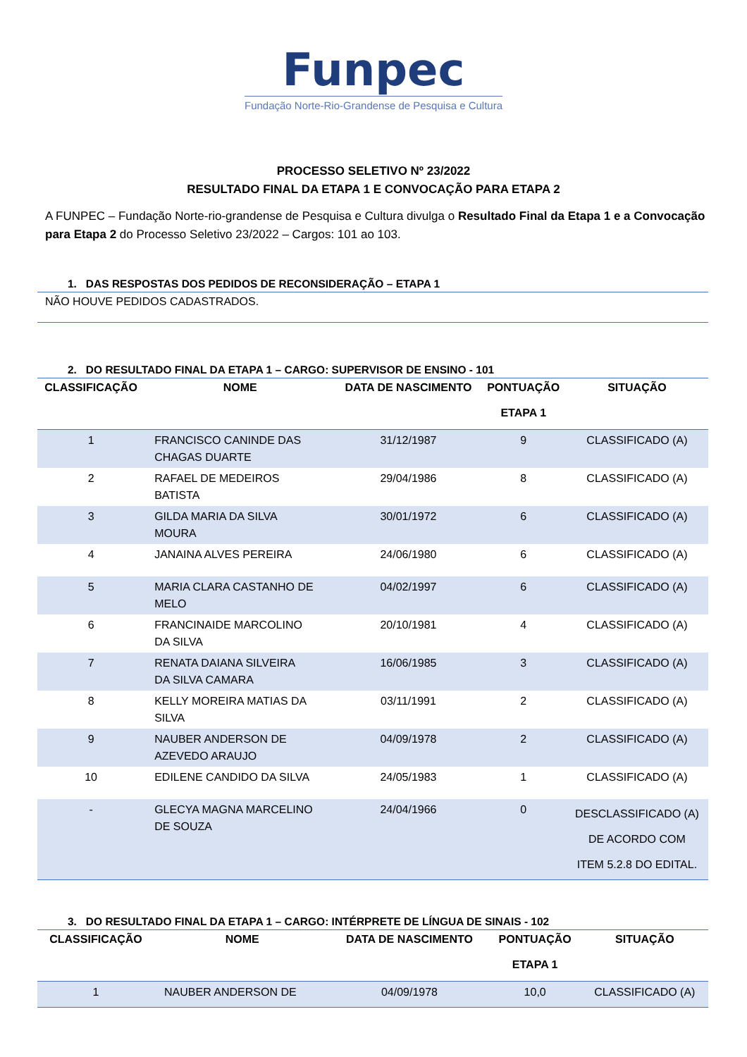Funpec
Fundação Norte-Rio-Grandense de Pesquisa e Cultura
PROCESSO SELETIVO Nº 23/2022
RESULTADO FINAL DA ETAPA 1 E CONVOCAÇÃO PARA ETAPA 2
A FUNPEC – Fundação Norte-rio-grandense de Pesquisa e Cultura divulga o Resultado Final da Etapa 1 e a Convocação para Etapa 2 do Processo Seletivo 23/2022 – Cargos: 101 ao 103.
1. DAS RESPOSTAS DOS PEDIDOS DE RECONSIDERAÇÃO – ETAPA 1
NÃO HOUVE PEDIDOS CADASTRADOS.
2. DO RESULTADO FINAL DA ETAPA 1 – CARGO: SUPERVISOR DE ENSINO - 101
| CLASSIFICAÇÃO | NOME | DATA DE NASCIMENTO | PONTUAÇÃO ETAPA 1 | SITUAÇÃO |
| --- | --- | --- | --- | --- |
| 1 | FRANCISCO CANINDE DAS CHAGAS DUARTE | 31/12/1987 | 9 | CLASSIFICADO (A) |
| 2 | RAFAEL DE MEDEIROS BATISTA | 29/04/1986 | 8 | CLASSIFICADO (A) |
| 3 | GILDA MARIA DA SILVA MOURA | 30/01/1972 | 6 | CLASSIFICADO (A) |
| 4 | JANAINA ALVES PEREIRA | 24/06/1980 | 6 | CLASSIFICADO (A) |
| 5 | MARIA CLARA CASTANHO DE MELO | 04/02/1997 | 6 | CLASSIFICADO (A) |
| 6 | FRANCINAIDE MARCOLINO DA SILVA | 20/10/1981 | 4 | CLASSIFICADO (A) |
| 7 | RENATA DAIANA SILVEIRA DA SILVA CAMARA | 16/06/1985 | 3 | CLASSIFICADO (A) |
| 8 | KELLY MOREIRA MATIAS DA SILVA | 03/11/1991 | 2 | CLASSIFICADO (A) |
| 9 | NAUBER ANDERSON DE AZEVEDO ARAUJO | 04/09/1978 | 2 | CLASSIFICADO (A) |
| 10 | EDILENE CANDIDO DA SILVA | 24/05/1983 | 1 | CLASSIFICADO (A) |
| - | GLECYA MAGNA MARCELINO DE SOUZA | 24/04/1966 | 0 | DESCLASSIFICADO (A) DE ACORDO COM ITEM 5.2.8 DO EDITAL. |
3. DO RESULTADO FINAL DA ETAPA 1 – CARGO: INTÉRPRETE DE LÍNGUA DE SINAIS - 102
| CLASSIFICAÇÃO | NOME | DATA DE NASCIMENTO | PONTUAÇÃO ETAPA 1 | SITUAÇÃO |
| --- | --- | --- | --- | --- |
| 1 | NAUBER ANDERSON DE | 04/09/1978 | 10,0 | CLASSIFICADO (A) |